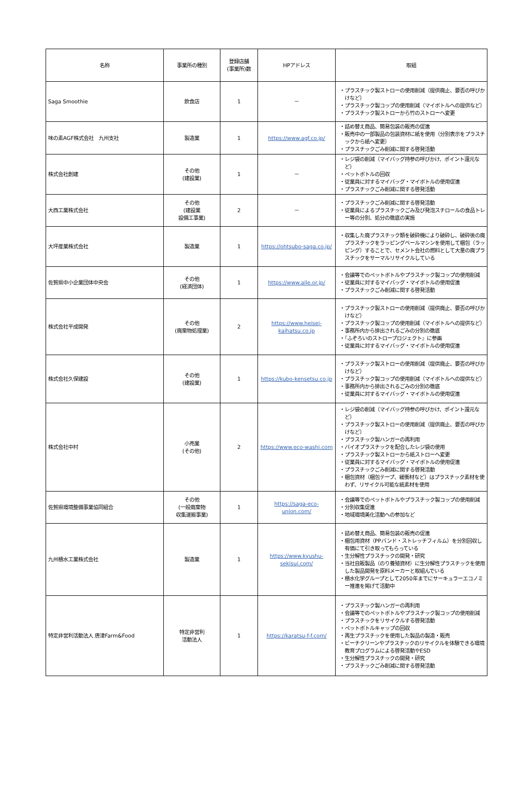| 名称 | 事業所の種別 | 登録店舗 (事業所)数 | HPアドレス | 取組 |
| --- | --- | --- | --- | --- |
| Saga Smoothie | 飲食店 | 1 | － | ・プラスチック製ストローの使用削減（提供廃止、要否の呼びかけなど） ・プラスチック製コップの使用削減（マイボトルへの提供など） ・プラスチック製ストローから竹のストローへ変更 |
| 味の素AGF株式会社 九州支社 | 製造業 | 1 | https://www.agf.co.jp/ | ・詰め替え商品、簡易包装の販売の促進 ・販売中の一部製品の包装資材に紙を使用（分別表示をプラスチックから紙へ変更） ・プラスチックごみ削減に関する啓発活動 |
| 株式会社創建 | その他 (建設業) | 1 | － | ・レジ袋の削減（マイバッグ持参の呼びかけ、ポイント還元など） ・ペットボトルの回収 ・従業員に対するマイバッグ・マイボトルの使用促進 ・プラスチックごみ削減に関する啓発活動 |
| 大西工業株式会社 | その他 (建設業 設備工事業) | 2 | － | ・プラスチックごみ削減に関する啓発活動 ・従業員によるプラスチックごみ及び発泡スチロールの食品トレー等の分別、処分の徹底の実施 |
| 大坪産業株式会社 | 製造業 | 1 | https://ohtsubo-saga.co.jp/ | ・収集した廃プラスチック類を破砕機により破砕し、破砕後の廃プラスチックをラッピングベールマシンを使用して梱包（ラッピング）することで、セメント会社の燃料として大量の廃プラスチックをサーマルリサイクルしている |
| 佐賀県中小企業団体中央会 | その他 (経済団体) | 1 | https://www.aile.or.jp/ | ・会議等でのペットボトルやプラスチック製コップの使用削減 ・従業員に対するマイバッグ・マイボトルの使用促進 ・プラスチックごみ削減に関する啓発活動 |
| 株式会社平成開発 | その他 (廃棄物処理業) | 2 | https://www.heisei-kaihatsu.co.jp | ・プラスチック製ストローの使用削減（提供廃止、要否の呼びかけなど） ・プラスチック製コップの使用削減（マイボトルへの提供など） ・事務所内から排出されるごみの分別の徹底 ・『ふぞろいのストロープロジェクト』に参画 ・従業員に対するマイバッグ・マイボトルの使用促進 |
| 株式会社久保建設 | その他 (建設業) | 1 | https://kubo-kensetsu.co.jp | ・プラスチック製ストローの使用削減（提供廃止、要否の呼びかけなど） ・プラスチック製コップの使用削減（マイボトルへの提供など） ・事務所内から排出されるごみの分別の徹底 ・従業員に対するマイバッグ・マイボトルの使用促進 |
| 株式会社中村 | 小売業 (その他) | 2 | https://www.eco-washi.com | ・レジ袋の削減（マイバッグ持参の呼びかけ、ポイント還元など） ・プラスチック製ストローの使用削減（提供廃止、要否の呼びかけなど） ・プラスチック製ハンガーの再利用 ・バイオプラスチックを配合したレジ袋の使用 ・プラスチック製ストローから紙ストローへ変更 ・従業員に対するマイバッグ・マイボトルの使用促進 ・プラスチックごみ削減に関する啓発活動 ・梱包資材（梱包テープ、緩衝材など）はプラスチック素材を使わず、リサイクル可能な紙素材を使用 |
| 佐賀県環境整備事業協同組合 | その他 (一般廃棄物 収集運搬事業) | 1 | https://saga-eco-union.com/ | ・会議等でのペットボトルやプラスチック製コップの使用削減 ・分別収集促進 ・地域環境美化活動への参加など |
| 九州積水工業株式会社 | 製造業 | 1 | https://www.kyushu-sekisui.com/ | ・詰め替え商品、簡易包装の販売の促進 ・梱包用資材（PPバンド・ストレッチフィルム）を分別回収し有価にて引き取ってもらっている ・生分解性プラスチックの開発・研究 ・当社自販製品（のり養殖資材）に生分解性プラスチックを使用した製品開発を原料メーカーと取組んでいる ・積水化学グループとして2050年までにサーキュラーエコノミー推進を掲げて活動中 |
| 特定非営利活動法人 唐津Farm&Food | 特定非営利 活動法人 | 1 | https://karatsu-f-f.com/ | ・プラスチック製ハンガーの再利用 ・会議等でのペットボトルやプラスチック製コップの使用削減 ・プラスチックをリサイクルする啓発活動 ・ペットボトルキャップの回収 ・再生プラスチックを使用した製品の製造・販売 ・ビーチクリーンやプラスチックのリサイクルを体験できる環境教育プログラムによる啓発活動やESD ・生分解性プラスチックの開発・研究 ・プラスチックごみ削減に関する啓発活動 |